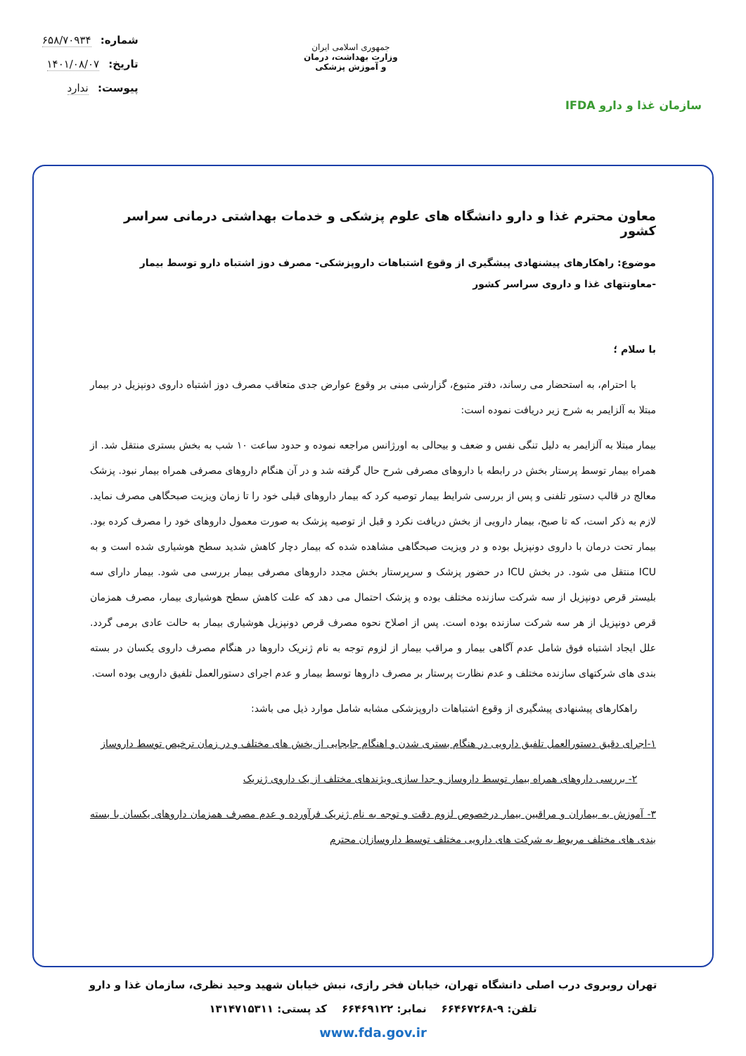سازمان غذا و دارو IFDA
جمهوری اسلامی ایران
وزارت بهداشت، درمان
و آموزش پزشکی
شماره: ۶۵۸/۷۰۹۳۴
تاریخ: ۱۴۰۱/۰۸/۰۷
پیوست: ندارد
معاون محترم غذا و دارو دانشگاه های علوم پزشکی و خدمات بهداشتی درمانی سراسر کشور
موضوع: راهکارهای پیشنهادی پیشگیری از وقوع اشتباهات داروپزشکی- مصرف دوز اشتباه دارو توسط بیمار -معاونتهای غذا و داروی سراسر کشور
با سلام ؛
با احترام، به استحضار می رساند، دفتر متبوع، گزارشی مبنی بر وقوع عوارض جدی متعاقب مصرف دوز اشتباه داروی دونپزیل در بیمار مبتلا به آلزایمر به شرح زیر دریافت نموده است:
بیمار مبتلا به آلزایمر به دلیل تنگی نفس و ضعف و بیحالی به اورژانس مراجعه نموده و حدود ساعت ۱۰ شب به بخش بستری منتقل شد. از همراه بیمار توسط پرستار بخش در رابطه با داروهای مصرفی شرح حال گرفته شد و در آن هنگام داروهای مصرفی همراه بیمار نبود. پزشک معالج در قالب دستور تلفنی و پس از بررسی شرایط بیمار توصیه کرد که بیمار داروهای قبلی خود را تا زمان ویزیت صبحگاهی مصرف نماید. لازم به ذکر است، که تا صبح، بیمار دارویی از بخش دریافت نکرد و قبل از توصیه پزشک به صورت معمول داروهای خود را مصرف کرده بود. بیمار تحت درمان با داروی دونپزیل بوده و در ویزیت صبحگاهی مشاهده شده که بیمار دچار کاهش شدید سطح هوشیاری شده است و به ICU منتقل می شود. در بخش ICU در حضور پزشک و سرپرستار بخش مجدد داروهای مصرفی بیمار بررسی می شود. بیمار دارای سه بلیستر قرص دونپزیل از سه شرکت سازنده مختلف بوده و پزشک احتمال می دهد که علت کاهش سطح هوشیاری بیمار، مصرف همزمان قرص دونپزیل از هر سه شرکت سازنده بوده است. پس از اصلاح نحوه مصرف قرص دونپزیل هوشیاری بیمار به حالت عادی برمی گردد. علل ایجاد اشتباه فوق شامل عدم آگاهی بیمار و مراقب بیمار از لزوم توجه به نام ژنریک داروها در هنگام مصرف داروی یکسان در بسته بندی های شرکتهای سازنده مختلف و عدم نظارت پرستار بر مصرف داروها توسط بیمار و عدم اجرای دستورالعمل تلفیق دارویی بوده است.
راهکارهای پیشنهادی پیشگیری از وقوع اشتباهات داروپزشکی مشابه شامل موارد ذیل می باشد:
۱-اجرای دقیق دستورالعمل تلفیق دارویی در هنگام بستری شدن و اهنگام جابجایی از بخش های مختلف و در زمان ترخیص توسط داروساز
۲- بررسی داروهای همراه بیمار توسط داروساز و جدا سازی ویژندهای مختلف از یک داروی ژنریک
۳- آموزش به بیماران و مراقبین بیمار درخصوص لزوم دقت و توجه به نام ژنریک فرآورده و عدم مصرف همزمان داروهای یکسان با بسته بندی های مختلف مربوط به شرکت های دارویی مختلف توسط داروسازان محترم
تهران روبروی درب اصلی دانشگاه تهران، خیابان فخر رازی، نبش خیابان شهید وحید نظری، سازمان غذا و دارو
تلفن: ۹-۶۶۴۶۷۲۶۸ نمابر: ۶۶۴۶۹۱۲۲ کد پستی: ۱۳۱۴۷۱۵۳۱۱
www.fda.gov.ir